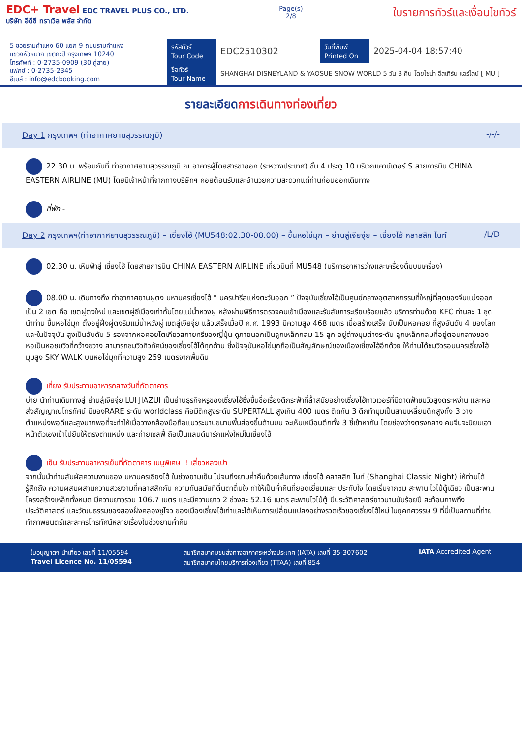EDC+ Travel EDC TRAVEL PLUS CO., LTD.
บริษัท อีดีซี ทราเวิล พลัส จำกัด
Page(s)
2/8
ใบรายการทัวร์และเงื่อนไขทัวร์
5 ซอยรามคำแหง 60 แยก 9 ถนนรามคำแหง
แขวงหัวหมาก เขตกะปิ กรุงเทพฯ 10240
โทรศัพท์ : 0-2735-0909 (30 คู่สาย)
แฟกซ์ : 0-2735-2345
อีเมล์ : info@edcbooking.com
| รหัสทัวร์ Tour Code | EDC2510302 | วันที่พิมพ์ Printed On | 2025-04-04 18:57:40 |
| ชื่อทัวร์ Tour Name | SHANGHAI DISNEYLAND & YAOSUE SNOW WORLD 5 วัน 3 คืน โดยไชน่า อีสเทิร์น แอร์ไลน์ [ MU ] | | |
รายละเอียดการเดินทางท่องเที่ยว
Day 1 กรุงเทพฯ (ท่าอากาศยานสุวรรณภูมิ) -/-/-
22.30 น. พร้อมกันที่ ท่าอากาศยานสุวรรณภูมิ ณ อาคารผู้โดยสารขาออก (ระหว่างประเทศ) ชั้น 4 ประตู 10 บริเวณเคาน์เตอร์ S สายการบิน CHINA EASTERN AIRLINE (MU) โดยมีเจ้าหน้าที่จากทางบริษัทฯ คอยต้อนรับและอำนวยความสะดวกแด่ท่านก่อนออกเดินทาง
ที่พัก -
Day 2 กรุงเทพฯ(ท่าอากาศยานสุวรรณภูมิ) – เซี่ยงไฮ้ (MU548:02.30-08.00) – ขึ้นหอไข่มุก – ย่านลู่เจียจุ่ย – เซี่ยงไฮ้ คลาสสิก ไนท์ -/L/D
02.30 น. เหินฟ้าสู่ เซี่ยงไฮ้ โดยสายการบิน CHINA EASTERN AIRLINE เที่ยวบินที่ MU548 (บริการอาหารว่างและเครื่องดื่มบนเครื่อง)
08.00 น. เดินทางถึง ท่าอากาศยานผู่ตง มหานครเซี่ยงไฮ้ “ นครปารีสแห่งตะวันออก ” ปัจจุบันเซี่ยงไฮ้เป็นศูนย์กลางอุตสาหกรรมที่ใหญ่ที่สุดของจีนแบ่งออกเป็น 2 เขต คือ เขตผู่ตงใหม่ และเขตผู่ซีเมืองเก่ากั้นโดยแม่น้ำหวงผู่ หลังผ่านพิธีการตรวจคนเข้าเมืองและรับสัมภาระเรียบร้อยแล้ว บริการท่านด้วย KFC ท่านละ 1 ชุด นำท่าน ขึ้นหอไข่มุก ตั้งอยู่ฝั่งผู่ตงริมแม่น้ำหวังผู่ เขตลู่เจียจุ่ย แล้วเสร็จเมื่อปี ค.ศ. 1993 มีความสูง 468 เมตร เมื่อสร้างเสร็จ นับเป็นหอคอย ที่สูงอันดับ 4 ของโลก และในปัจจุบัน สูงเป็นอับดับ 5 รองจากหอคอยโตเกียวสกายทรีของญี่ปุ่น ดูภายนอกเป็นลูกเหล็กกลม 15 ลูก อยู่ต่างมุมต่างระดับ ลูกเหล็กกลมที่อยู่ตอนกลางของหอเป็นหอชมวิวที่กว้างขวาง สามารถชมวิวทิวทัศน์ของเซี่ยงไฮ้ได้ทุกด้าน ซึ่งปัจจุบันหอไข่มุกถือเป็นสัญลักษณ์ของเมืองเซี่ยงไฮ้อีกด้วย ให้ท่านได้ชมวิวรอบนครเซี่ยงไฮ้มุมสูง SKY WALK บนหอไข่มุกที่ความสูง 259 เมตรจากพื้นดิน
เที่ยง รับประทานอาหารกลางวันที่ภัตตาคาร
บ่าย นำท่านเดินทางสู่ ย่านลู่เจียจุ่ย LUI JIAZUI เป็นย่านธุรกิจหรูของเซี่ยงไฮ้ซึ่งขึ้นชื่อเรื่องตึกระฟ้าที่ล้ำสมัยอย่างเซี่ยงไฮ้ทาวเวอร์ที่มีดาดฟ้าชมวิวสูงตระหง่าน และหอส่งสัญญาณโทรทัศน์ มีของRARE ระดับ worldclass คือมีตึกสูงระดับ SUPERTALL สูงเกิน 400 เมตร ติดกัน 3 ตึกทำมุมเป็นสามเหลี่ยมตึกสูงทั้ง 3 วางตำแหน่งพอดีและสูงมากพอที่จะทำให้เมื่อวางกล้องมือถือแนวระนาบขนานพื้นส่องขึ้นด้านบน จะเห็นเหมือนตึกทั้ง 3 ชี้เข้าหากัน โดยช่องว่างตรงกลาง คนจีนจะนิยมเอาหน้าตัวเองเข้าไปยืนให้ตรงตำแหน่ง และถ่ายเซลฟี่ ถือเป็นแลนด์มาร์กแห่งใหม่ในเซี่ยงไฮ้
เย็น รับประทานอาหารเย็นที่ภัตตาคาร เมนูพิเศษ !! เสี่ยวหลงเปา
จากนั้นนำท่านสัมผัสความงามของ มหานครเซี่ยงไฮ้ ในช่วงยามเย็น ไปจนถึงยามค่ำคืนด้วยเส้นทาง เซี่ยงไฮ้ คลาสสิก ไนท์ (Shanghai Classic Night) ให้ท่านได้รู้สึกถึง ความผสมผสานความสวยงามที่คลาสสิกกับ ความทันสมัยที่ตื่นตาตื่นใจ ทำให้เป็นค่ำคืนที่ยอดเยี่ยมและ ประทับใจ โดยเริ่มจากชม สะพาน ไวไป่ตู้เฉียว เป็นสะพานโครงสร้างเหล็กทั้งหมด มีความยาวรวม 106.7 เมตร และมีความยาว 2 ช่วงละ 52.16 เมตร สะพานไวไป่ตู้ มีประวัติศาสตร์ยาวนานนับร้อยปี สะท้อนภาพถึงประวัติศาสตร์ และวัฒนธรรมของสองฝั่งคลองซูโจว ของเมืองเซี่ยงไฮ้เก่าและได้เห็นการเปลี่ยนแปลงอย่างรวดเร็วของเซี่ยงไฮ้ใหม่ ในยุคทศวรรษ 9 ที่นี่เป็นสถานที่ถ่ายทำภาพยนตร์และละครโทรทัศน์หลายเรื่องในช่วงยามค่ำคืน
ใบอนุญาตฯ นำเที่ยว เลขที่ 11/05594
Travel Licence No. 11/05594
สมาชิกสมาคมขนส่งทางอากาศระหว่างประเทศ (IATA) เลขที่ 35-307602
สมาชิกสมาคมไทยบริการท่องเที่ยว (TTAA) เลขที่ 854
IATA Accredited Agent